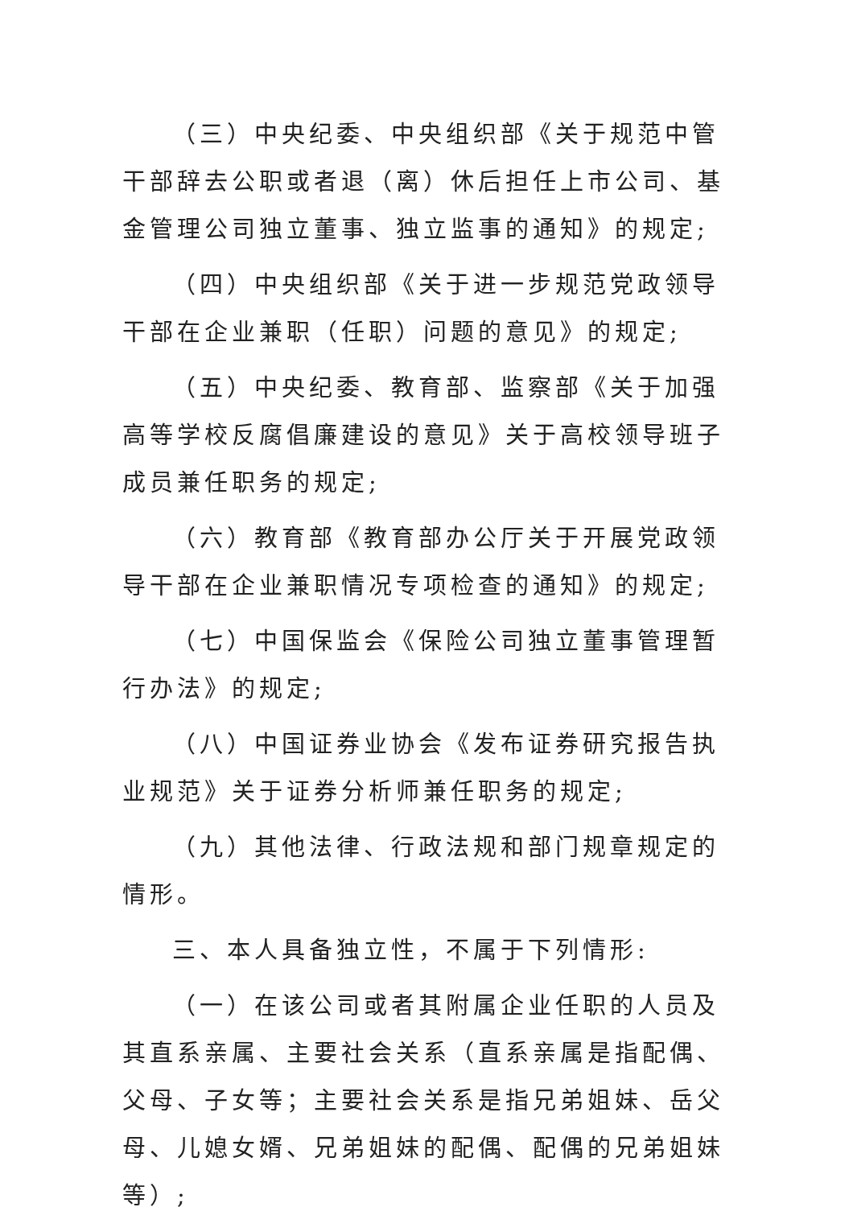（三）中央纪委、中央组织部《关于规范中管干部辞去公职或者退（离）休后担任上市公司、基金管理公司独立董事、独立监事的通知》的规定;
（四）中央组织部《关于进一步规范党政领导干部在企业兼职（任职）问题的意见》的规定;
（五）中央纪委、教育部、监察部《关于加强高等学校反腐倡廉建设的意见》关于高校领导班子成员兼任职务的规定;
（六）教育部《教育部办公厅关于开展党政领导干部在企业兼职情况专项检查的通知》的规定;
（七）中国保监会《保险公司独立董事管理暂行办法》的规定;
（八）中国证券业协会《发布证券研究报告执业规范》关于证券分析师兼任职务的规定;
（九）其他法律、行政法规和部门规章规定的情形。
三、本人具备独立性，不属于下列情形:
（一）在该公司或者其附属企业任职的人员及其直系亲属、主要社会关系（直系亲属是指配偶、父母、子女等；主要社会关系是指兄弟姐妹、岳父母、儿媳女婿、兄弟姐妹的配偶、配偶的兄弟姐妹等）;